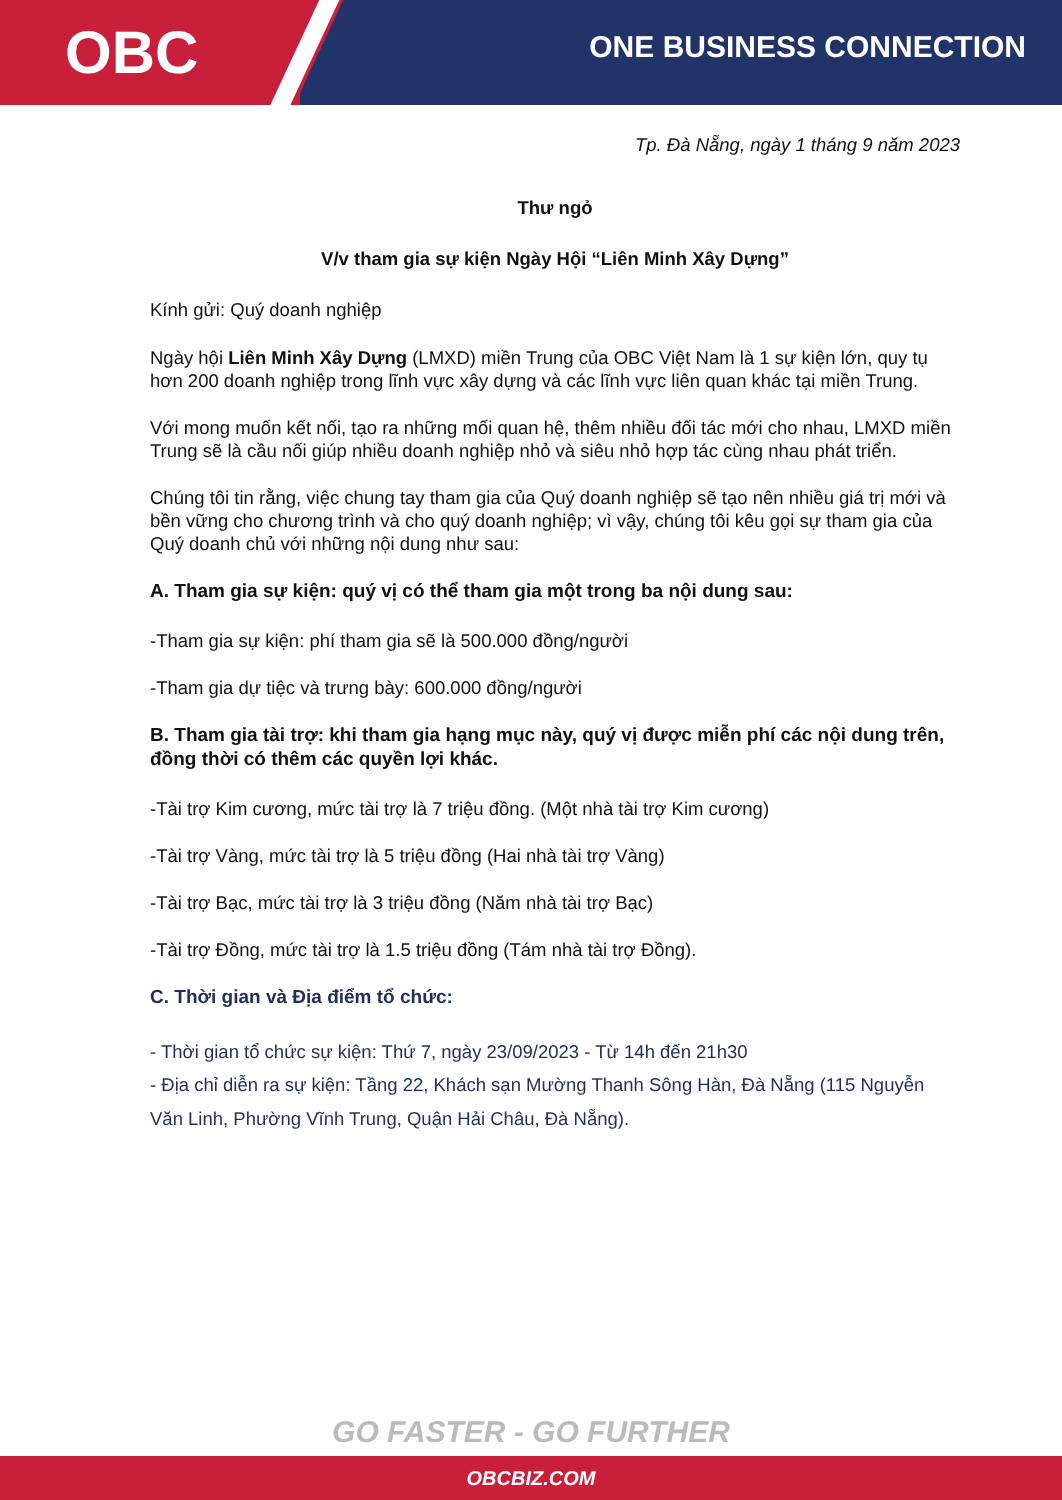OBC
ONE BUSINESS CONNECTION
Tp. Đà Nẵng, ngày 1 tháng 9 năm 2023
Thư ngỏ
V/v tham gia sự kiện Ngày Hội “Liên Minh Xây Dựng”
Kính gửi: Quý doanh nghiệp
Ngày hội Liên Minh Xây Dựng (LMXD) miền Trung của OBC Việt Nam là 1 sự kiện lớn, quy tụ hơn 200 doanh nghiệp trong lĩnh vực xây dựng và các lĩnh vực liên quan khác tại miền Trung.
Với mong muốn kết nối, tạo ra những mối quan hệ, thêm nhiều đối tác mới cho nhau, LMXD miền Trung sẽ là cầu nối giúp nhiều doanh nghiệp nhỏ và siêu nhỏ hợp tác cùng nhau phát triển.
Chúng tôi tin rằng, việc chung tay tham gia của Quý doanh nghiệp sẽ tạo nên nhiều giá trị mới và bền vững cho chương trình và cho quý doanh nghiệp; vì vậy, chúng tôi kêu gọi sự tham gia của Quý doanh chủ với những nội dung như sau:
A. Tham gia sự kiện: quý vị có thể tham gia một trong ba nội dung sau:
-Tham gia sự kiện: phí tham gia sẽ là 500.000 đồng/người
-Tham gia dự tiệc và trưng bày: 600.000 đồng/người
B. Tham gia tài trợ: khi tham gia hạng mục này, quý vị được miễn phí các nội dung trên, đồng thời có thêm các quyền lợi khác.
-Tài trợ Kim cương, mức tài trợ là 7 triệu đồng. (Một nhà tài trợ Kim cương)
-Tài trợ Vàng, mức tài trợ là 5 triệu đồng (Hai nhà tài trợ Vàng)
-Tài trợ Bạc, mức tài trợ là 3 triệu đồng (Năm nhà tài trợ Bạc)
-Tài trợ Đồng, mức tài trợ là 1.5 triệu đồng (Tám nhà tài trợ Đồng).
C. Thời gian và Địa điểm tổ chức:
- Thời gian tổ chức sự kiện: Thứ 7, ngày 23/09/2023 - Từ 14h đến 21h30
- Địa chỉ diễn ra sự kiện: Tầng 22, Khách sạn Mường Thanh Sông Hàn, Đà Nẵng (115 Nguyễn Văn Linh, Phường Vĩnh Trung, Quận Hải Châu, Đà Nẵng).
GO FASTER - GO FURTHER
OBCBIZ.COM